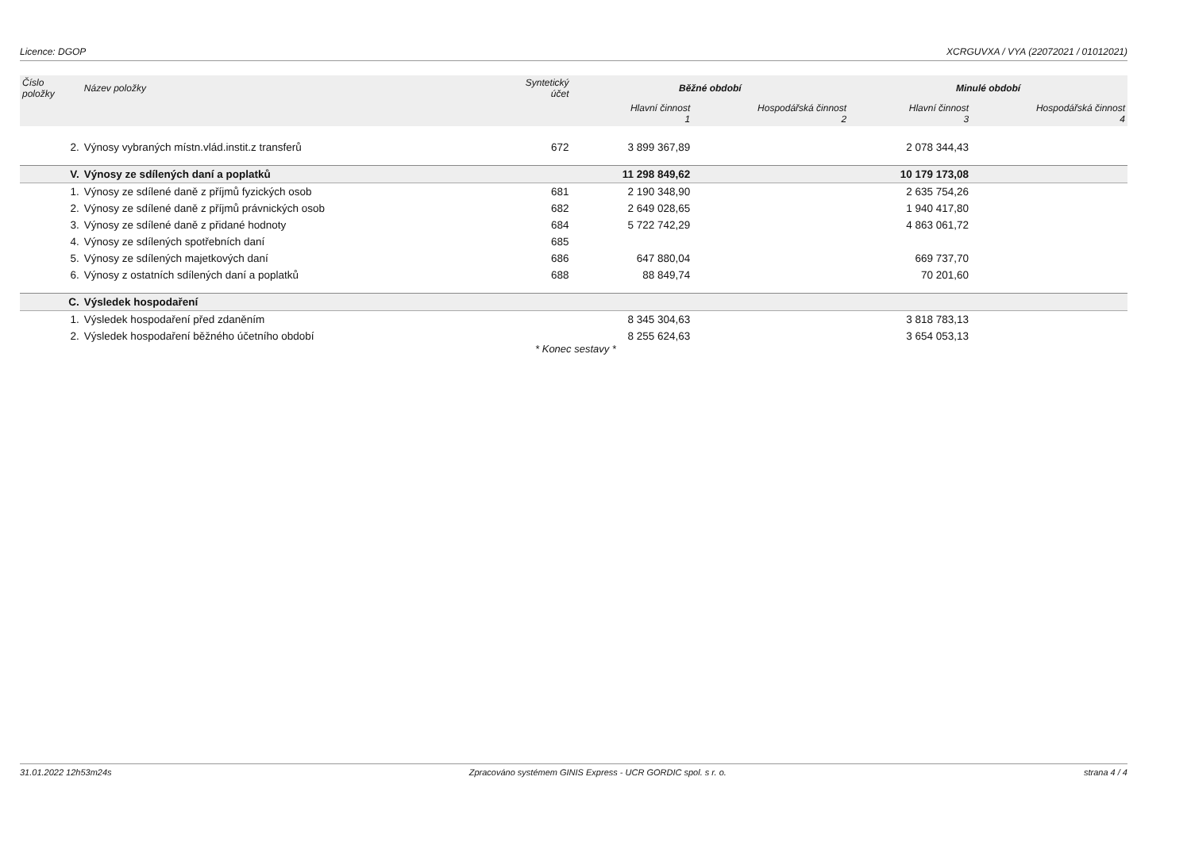Licence: DGOP XCRGUVXA / VYA (22072021 / 01012021)
| Číslo položky | Název položky | Syntetický účet | Běžné období | | Minulé období | |
| --- | --- | --- | --- | --- | --- | --- |
| | | | Hlavní činnost 1 | Hospodářská činnost 2 | Hlavní činnost 3 | Hospodářská činnost 4 |
| 2. | Výnosy vybraných místn.vlád.instit.z transferů | 672 | 3 899 367,89 | | 2 078 344,43 | |
| V. | Výnosy ze sdílených daní a poplatků | | 11 298 849,62 | | 10 179 173,08 | |
| 1. | Výnosy ze sdílené daně z příjmů fyzických osob | 681 | 2 190 348,90 | | 2 635 754,26 | |
| 2. | Výnosy ze sdílené daně z příjmů právnických osob | 682 | 2 649 028,65 | | 1 940 417,80 | |
| 3. | Výnosy ze sdílené daně z přidané hodnoty | 684 | 5 722 742,29 | | 4 863 061,72 | |
| 4. | Výnosy ze sdílených spotřebních daní | 685 | | | | |
| 5. | Výnosy ze sdílených majetkových daní | 686 | 647 880,04 | | 669 737,70 | |
| 6. | Výnosy z ostatních sdílených daní a poplatků | 688 | 88 849,74 | | 70 201,60 | |
| C. | Výsledek hospodaření | | | | | |
| 1. | Výsledek hospodaření před zdaněním | | 8 345 304,63 | | 3 818 783,13 | |
| 2. | Výsledek hospodaření běžného účetního období | | 8 255 624,63 | | 3 654 053,13 | |
* Konec sestavy *
31.01.2022 12h53m24s Zpracováno systémem GINIS Express - UCR GORDIC spol. s r. o. strana 4 / 4